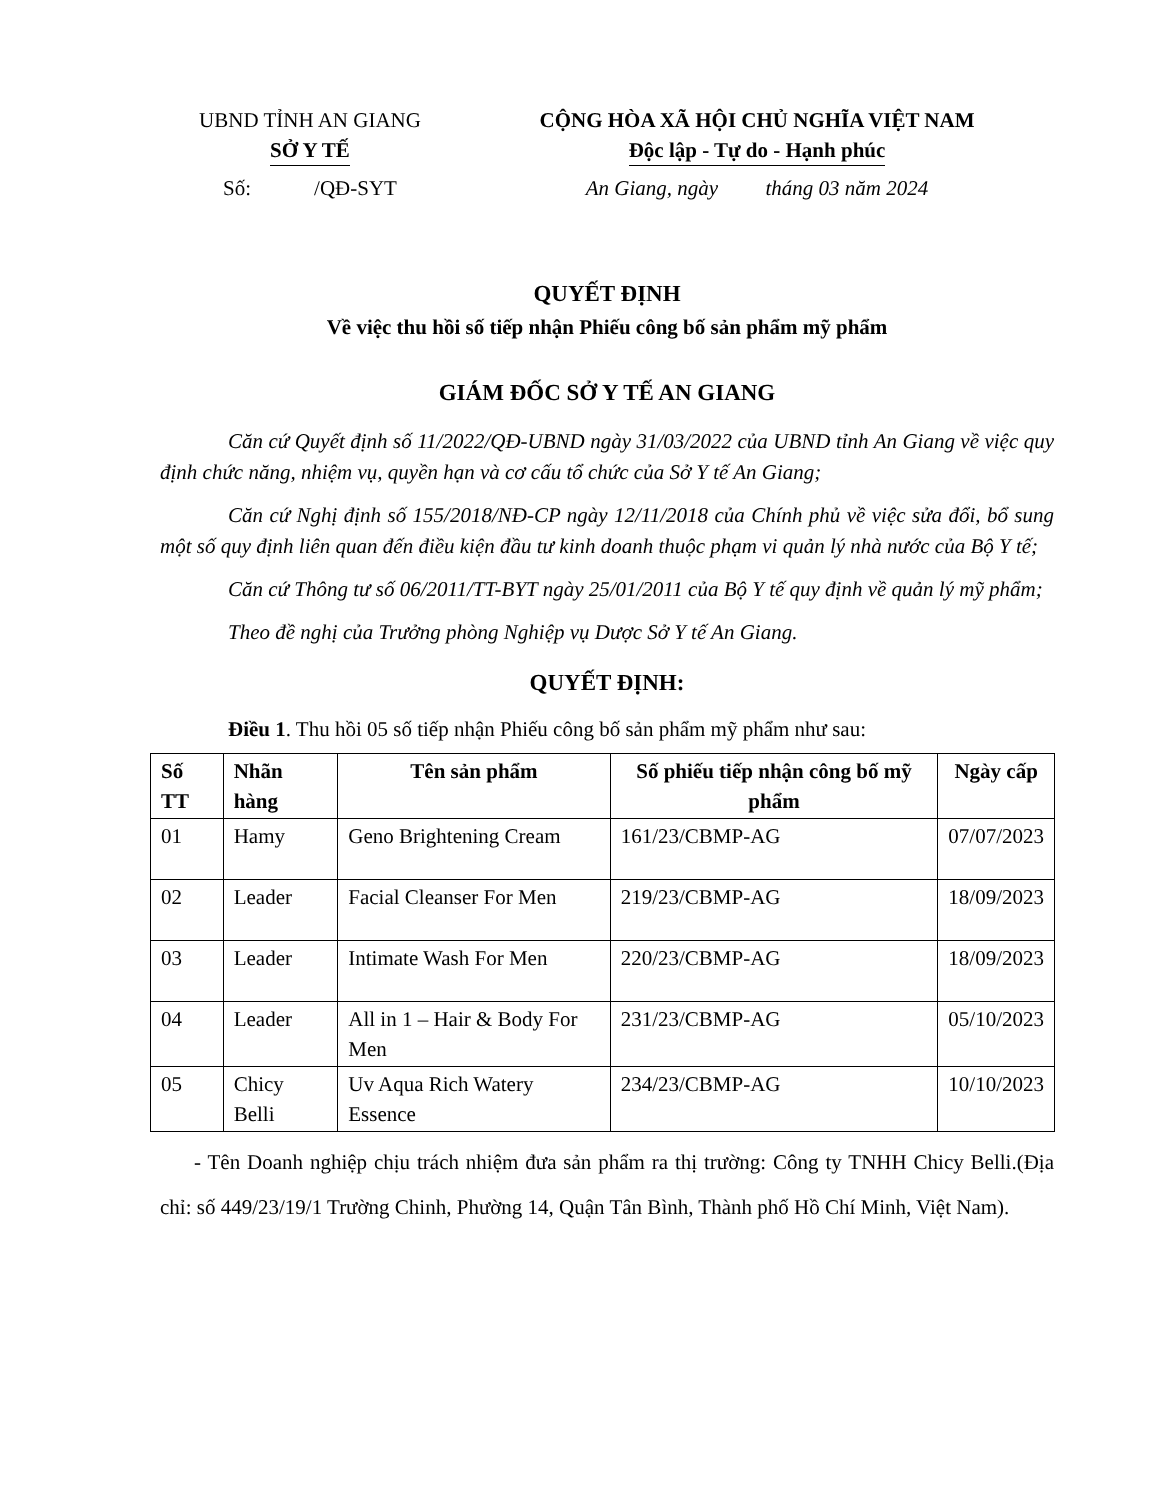UBND TỈNH AN GIANG
SỞ Y TẾ
CỘNG HÒA XÃ HỘI CHỦ NGHĨA VIỆT NAM
Độc lập - Tự do - Hạnh phúc
Số: /QĐ-SYT An Giang, ngày tháng 03 năm 2024
QUYẾT ĐỊNH
Về việc thu hồi số tiếp nhận Phiếu công bố sản phẩm mỹ phẩm
GIÁM ĐỐC SỞ Y TẾ AN GIANG
Căn cứ Quyết định số 11/2022/QĐ-UBND ngày 31/03/2022 của UBND tỉnh An Giang về việc quy định chức năng, nhiệm vụ, quyền hạn và cơ cấu tổ chức của Sở Y tế An Giang;
Căn cứ Nghị định số 155/2018/NĐ-CP ngày 12/11/2018 của Chính phủ về việc sửa đổi, bổ sung một số quy định liên quan đến điều kiện đầu tư kinh doanh thuộc phạm vi quản lý nhà nước của Bộ Y tế;
Căn cứ Thông tư số 06/2011/TT-BYT ngày 25/01/2011 của Bộ Y tế quy định về quản lý mỹ phẩm;
Theo đề nghị của Trưởng phòng Nghiệp vụ Dược Sở Y tế An Giang.
QUYẾT ĐỊNH:
Điều 1. Thu hồi 05 số tiếp nhận Phiếu công bố sản phẩm mỹ phẩm như sau:
| Số TT | Nhãn hàng | Tên sản phẩm | Số phiếu tiếp nhận công bố mỹ phẩm | Ngày cấp |
| --- | --- | --- | --- | --- |
| 01 | Hamy | Geno Brightening Cream | 161/23/CBMP-AG | 07/07/2023 |
| 02 | Leader | Facial Cleanser For Men | 219/23/CBMP-AG | 18/09/2023 |
| 03 | Leader | Intimate Wash For Men | 220/23/CBMP-AG | 18/09/2023 |
| 04 | Leader | All in 1 – Hair & Body For Men | 231/23/CBMP-AG | 05/10/2023 |
| 05 | Chicy Belli | Uv Aqua Rich Watery Essence | 234/23/CBMP-AG | 10/10/2023 |
- Tên Doanh nghiệp chịu trách nhiệm đưa sản phẩm ra thị trường: Công ty TNHH Chicy Belli.(Địa chỉ: số 449/23/19/1 Trường Chinh, Phường 14, Quận Tân Bình, Thành phố Hồ Chí Minh, Việt Nam).